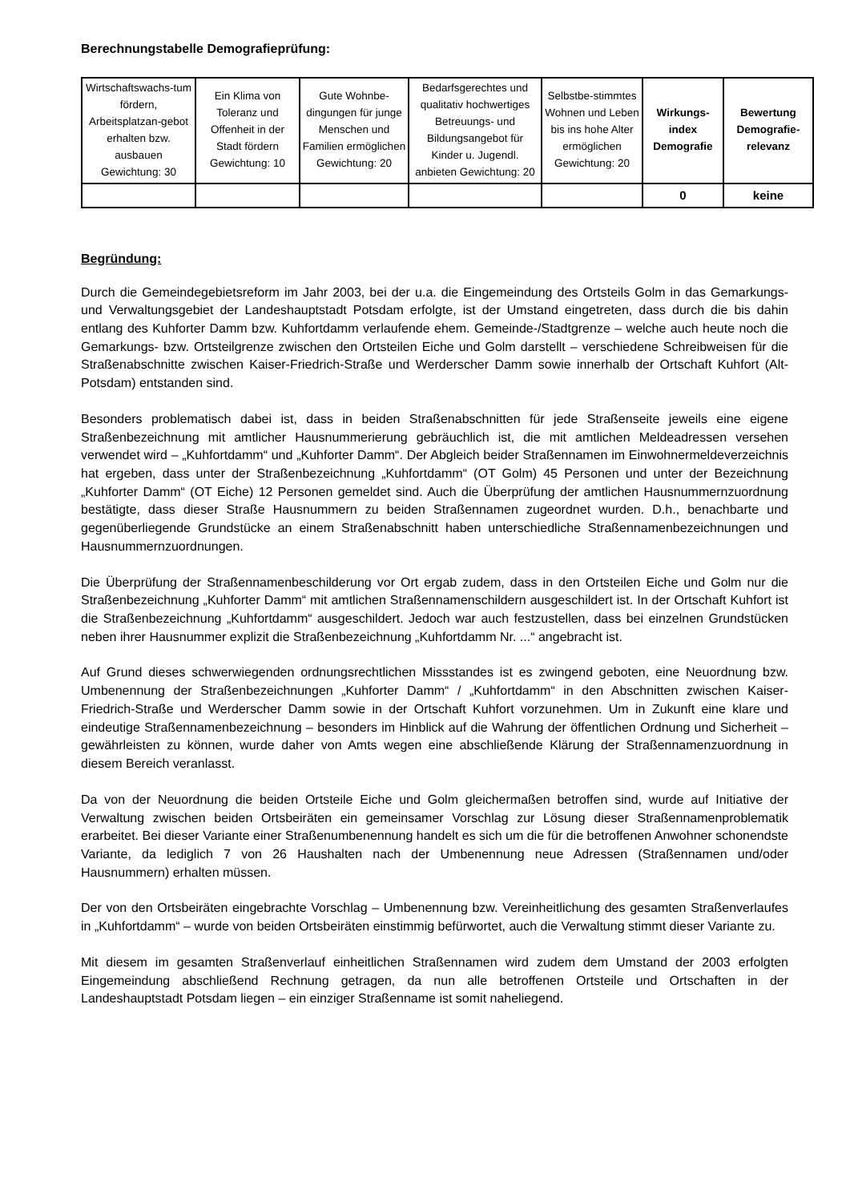Berechnungstabelle Demografieprüfung:
| Wirtschaftswachs-tum fördern, Arbeitsplatzan-gebot erhalten bzw. ausbauen Gewichtung: 30 | Ein Klima von Toleranz und Offenheit in der Stadt fördern Gewichtung: 10 | Gute Wohnbe-dingungen für junge Menschen und Familien ermöglichen Gewichtung: 20 | Bedarfsgerechtes und qualitativ hochwertiges Betreuungs- und Bildungsangebot für Kinder u. Jugendl. anbieten Gewichtung: 20 | Selbstbe-stimmtes Wohnen und Leben bis ins hohe Alter ermöglichen Gewichtung: 20 | Wirkungs-index Demografie | Bewertung Demografie-relevanz |
| --- | --- | --- | --- | --- | --- | --- |
| | | | | | 0 | keine |
Begründung:
Durch die Gemeindegebietsreform im Jahr 2003, bei der u.a. die Eingemeindung des Ortsteils Golm in das Gemarkungs- und Verwaltungsgebiet der Landeshauptstadt Potsdam erfolgte, ist der Umstand eingetreten, dass durch die bis dahin entlang des Kuhforter Damm bzw. Kuhfortdamm verlaufende ehem. Gemeinde-/Stadtgrenze – welche auch heute noch die Gemarkungs- bzw. Ortsteilgrenze zwischen den Ortsteilen Eiche und Golm darstellt – verschiedene Schreibweisen für die Straßenabschnitte zwischen Kaiser-Friedrich-Straße und Werderscher Damm sowie innerhalb der Ortschaft Kuhfort (Alt-Potsdam) entstanden sind.
Besonders problematisch dabei ist, dass in beiden Straßenabschnitten für jede Straßenseite jeweils eine eigene Straßenbezeichnung mit amtlicher Hausnummerierung gebräuchlich ist, die mit amtlichen Meldeadressen versehen verwendet wird – „Kuhfortdamm“ und „Kuhforter Damm“. Der Abgleich beider Straßennamen im Einwohnermeldeverzeichnis hat ergeben, dass unter der Straßenbezeichnung „Kuhfortdamm“ (OT Golm) 45 Personen und unter der Bezeichnung „Kuhforter Damm“ (OT Eiche) 12 Personen gemeldet sind. Auch die Überprüfung der amtlichen Hausnummernzuordnung bestätigte, dass dieser Straße Hausnummern zu beiden Straßennamen zugeordnet wurden. D.h., benachbarte und gegenüberliegende Grundstücke an einem Straßenabschnitt haben unterschiedliche Straßennamenbezeichnungen und Hausnummernzuordnungen.
Die Überprüfung der Straßennamenbeschilderung vor Ort ergab zudem, dass in den Ortsteilen Eiche und Golm nur die Straßenbezeichnung „Kuhforter Damm“ mit amtlichen Straßennamenschildern ausgeschildert ist. In der Ortschaft Kuhfort ist die Straßenbezeichnung „Kuhfortdamm“ ausgeschildert. Jedoch war auch festzustellen, dass bei einzelnen Grundstücken neben ihrer Hausnummer explizit die Straßenbezeichnung „Kuhfortdamm Nr. ...“ angebracht ist.
Auf Grund dieses schwerwiegenden ordnungsrechtlichen Missstandes ist es zwingend geboten, eine Neuordnung bzw. Umbenennung der Straßenbezeichnungen „Kuhforter Damm“ / „Kuhfortdamm“ in den Abschnitten zwischen Kaiser-Friedrich-Straße und Werderscher Damm sowie in der Ortschaft Kuhfort vorzunehmen. Um in Zukunft eine klare und eindeutige Straßennamenbezeichnung – besonders im Hinblick auf die Wahrung der öffentlichen Ordnung und Sicherheit – gewährleisten zu können, wurde daher von Amts wegen eine abschließende Klärung der Straßennamenzuordnung in diesem Bereich veranlasst.
Da von der Neuordnung die beiden Ortsteile Eiche und Golm gleichermaßen betroffen sind, wurde auf Initiative der Verwaltung zwischen beiden Ortsbeiräten ein gemeinsamer Vorschlag zur Lösung dieser Straßennamenproblematik erarbeitet. Bei dieser Variante einer Straßenumbenennung handelt es sich um die für die betroffenen Anwohner schonendste Variante, da lediglich 7 von 26 Haushalten nach der Umbenennung neue Adressen (Straßennamen und/oder Hausnummern) erhalten müssen.
Der von den Ortsbeiräten eingebrachte Vorschlag – Umbenennung bzw. Vereinheitlichung des gesamten Straßenverlaufes in „Kuhfortdamm“ – wurde von beiden Ortsbeiräten einstimmig befürwortet, auch die Verwaltung stimmt dieser Variante zu.
Mit diesem im gesamten Straßenverlauf einheitlichen Straßennamen wird zudem dem Umstand der 2003 erfolgten Eingemeindung abschließend Rechnung getragen, da nun alle betroffenen Ortsteile und Ortschaften in der Landeshauptstadt Potsdam liegen – ein einziger Straßenname ist somit naheliegend.